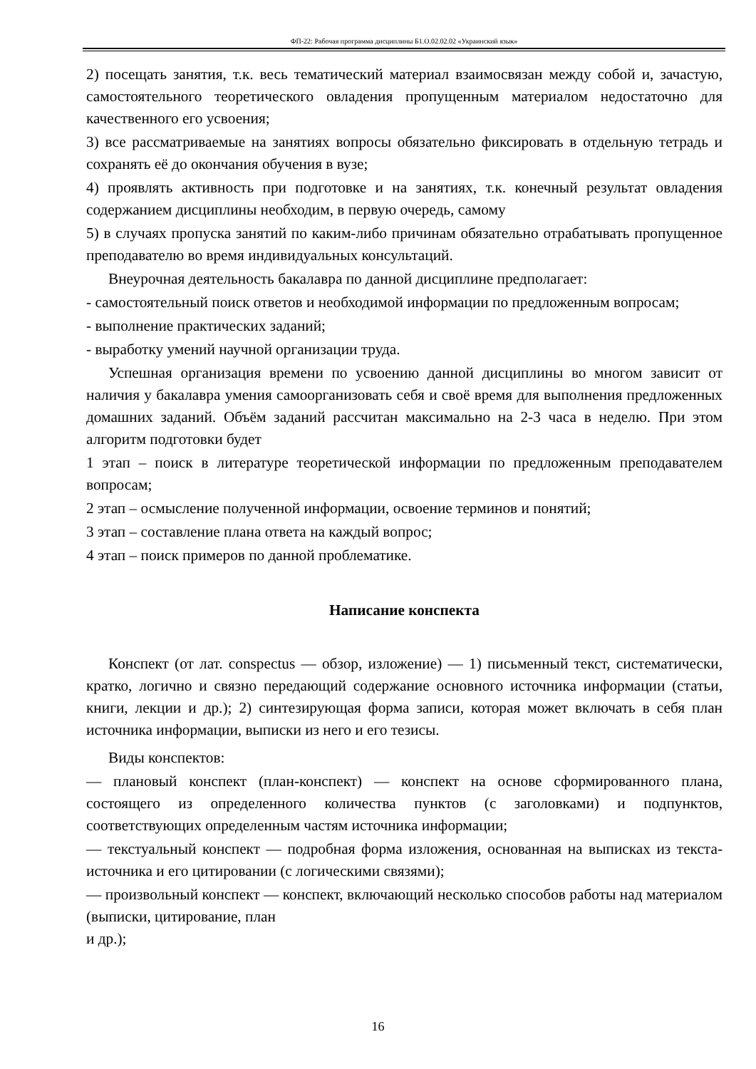ФП-22: Рабочая программа дисциплины Б1.О.02.02.02 «Украинский язык»
2) посещать занятия, т.к. весь тематический материал взаимосвязан между собой и, зачастую, самостоятельного теоретического овладения пропущенным материалом недостаточно для качественного его усвоения;
3) все рассматриваемые на занятиях вопросы обязательно фиксировать в отдельную тетрадь и сохранять её до окончания обучения в вузе;
4) проявлять активность при подготовке и на занятиях, т.к. конечный результат овладения содержанием дисциплины необходим, в первую очередь, самому
5) в случаях пропуска занятий по каким-либо причинам обязательно отрабатывать пропущенное преподавателю во время индивидуальных консультаций.
Внеурочная деятельность бакалавра по данной дисциплине предполагает:
- самостоятельный поиск ответов и необходимой информации по предложенным вопросам;
- выполнение практических заданий;
- выработку умений научной организации труда.
Успешная организация времени по усвоению данной дисциплины во многом зависит от наличия у бакалавра умения самоорганизовать себя и своё время для выполнения предложенных домашних заданий. Объём заданий рассчитан максимально на 2-3 часа в неделю. При этом алгоритм подготовки будет
1 этап – поиск в литературе теоретической информации по предложенным преподавателем вопросам;
2 этап – осмысление полученной информации, освоение терминов и понятий;
3 этап – составление плана ответа на каждый вопрос;
4 этап – поиск примеров по данной проблематике.
Написание конспекта
Конспект (от лат. conspectus — обзор, изложение) — 1) письменный текст, систематически, кратко, логично и связно передающий содержание основного источника информации (статьи, книги, лекции и др.); 2) синтезирующая форма записи, которая может включать в себя план источника информации, выписки из него и его тезисы.
Виды конспектов:
— плановый конспект (план-конспект) — конспект на основе сформированного плана, состоящего из определенного количества пунктов (с заголовками) и подпунктов, соответствующих определенным частям источника информации;
— текстуальный конспект — подробная форма изложения, основанная на выписках из текста-источника и его цитировании (с логическими связями);
— произвольный конспект — конспект, включающий несколько способов работы над материалом (выписки, цитирование, план
и др.);
16